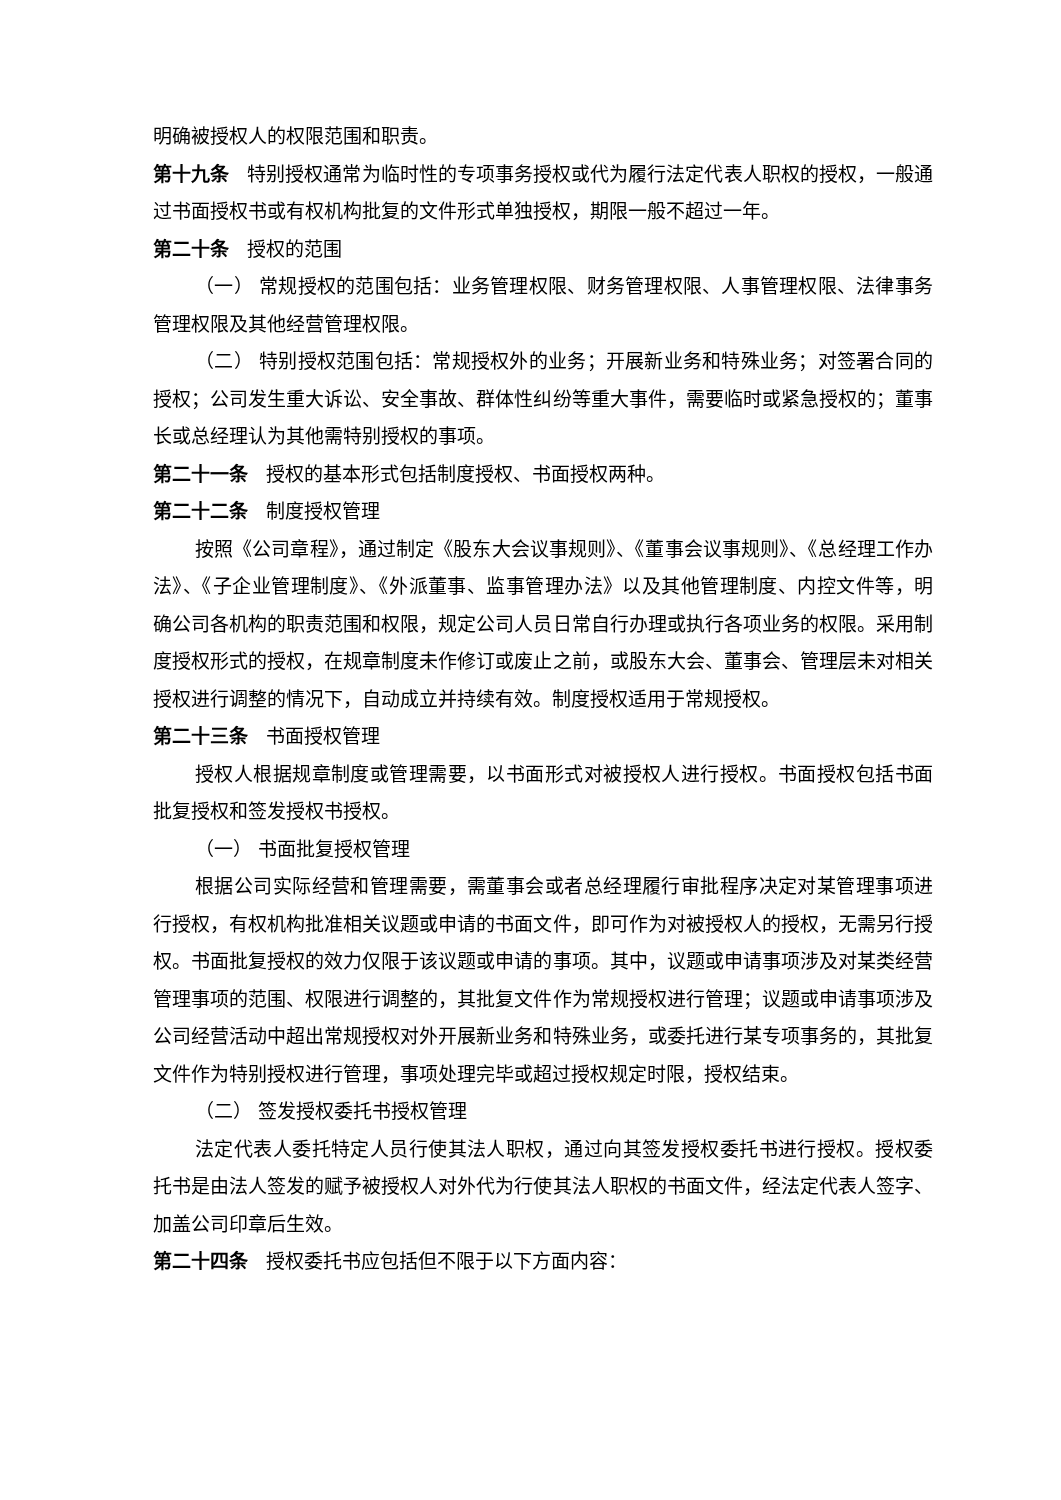明确被授权人的权限范围和职责。
第十九条 特别授权通常为临时性的专项事务授权或代为履行法定代表人职权的授权，一般通过书面授权书或有权机构批复的文件形式单独授权，期限一般不超过一年。
第二十条 授权的范围
（一） 常规授权的范围包括：业务管理权限、财务管理权限、人事管理权限、法律事务管理权限及其他经营管理权限。
（二） 特别授权范围包括：常规授权外的业务；开展新业务和特殊业务；对签署合同的授权；公司发生重大诉讼、安全事故、群体性纠纷等重大事件，需要临时或紧急授权的；董事长或总经理认为其他需特别授权的事项。
第二十一条 授权的基本形式包括制度授权、书面授权两种。
第二十二条 制度授权管理
按照《公司章程》，通过制定《股东大会议事规则》、《董事会议事规则》、《总经理工作办法》、《子企业管理制度》、《外派董事、监事管理办法》以及其他管理制度、内控文件等，明确公司各机构的职责范围和权限，规定公司人员日常自行办理或执行各项业务的权限。采用制度授权形式的授权，在规章制度未作修订或废止之前，或股东大会、董事会、管理层未对相关授权进行调整的情况下，自动成立并持续有效。制度授权适用于常规授权。
第二十三条 书面授权管理
授权人根据规章制度或管理需要，以书面形式对被授权人进行授权。书面授权包括书面批复授权和签发授权书授权。
（一） 书面批复授权管理
根据公司实际经营和管理需要，需董事会或者总经理履行审批程序决定对某管理事项进行授权，有权机构批准相关议题或申请的书面文件，即可作为对被授权人的授权，无需另行授权。书面批复授权的效力仅限于该议题或申请的事项。其中，议题或申请事项涉及对某类经营管理事项的范围、权限进行调整的，其批复文件作为常规授权进行管理；议题或申请事项涉及公司经营活动中超出常规授权对外开展新业务和特殊业务，或委托进行某专项事务的，其批复文件作为特别授权进行管理，事项处理完毕或超过授权规定时限，授权结束。
（二） 签发授权委托书授权管理
法定代表人委托特定人员行使其法人职权，通过向其签发授权委托书进行授权。授权委托书是由法人签发的赋予被授权人对外代为行使其法人职权的书面文件，经法定代表人签字、加盖公司印章后生效。
第二十四条 授权委托书应包括但不限于以下方面内容：